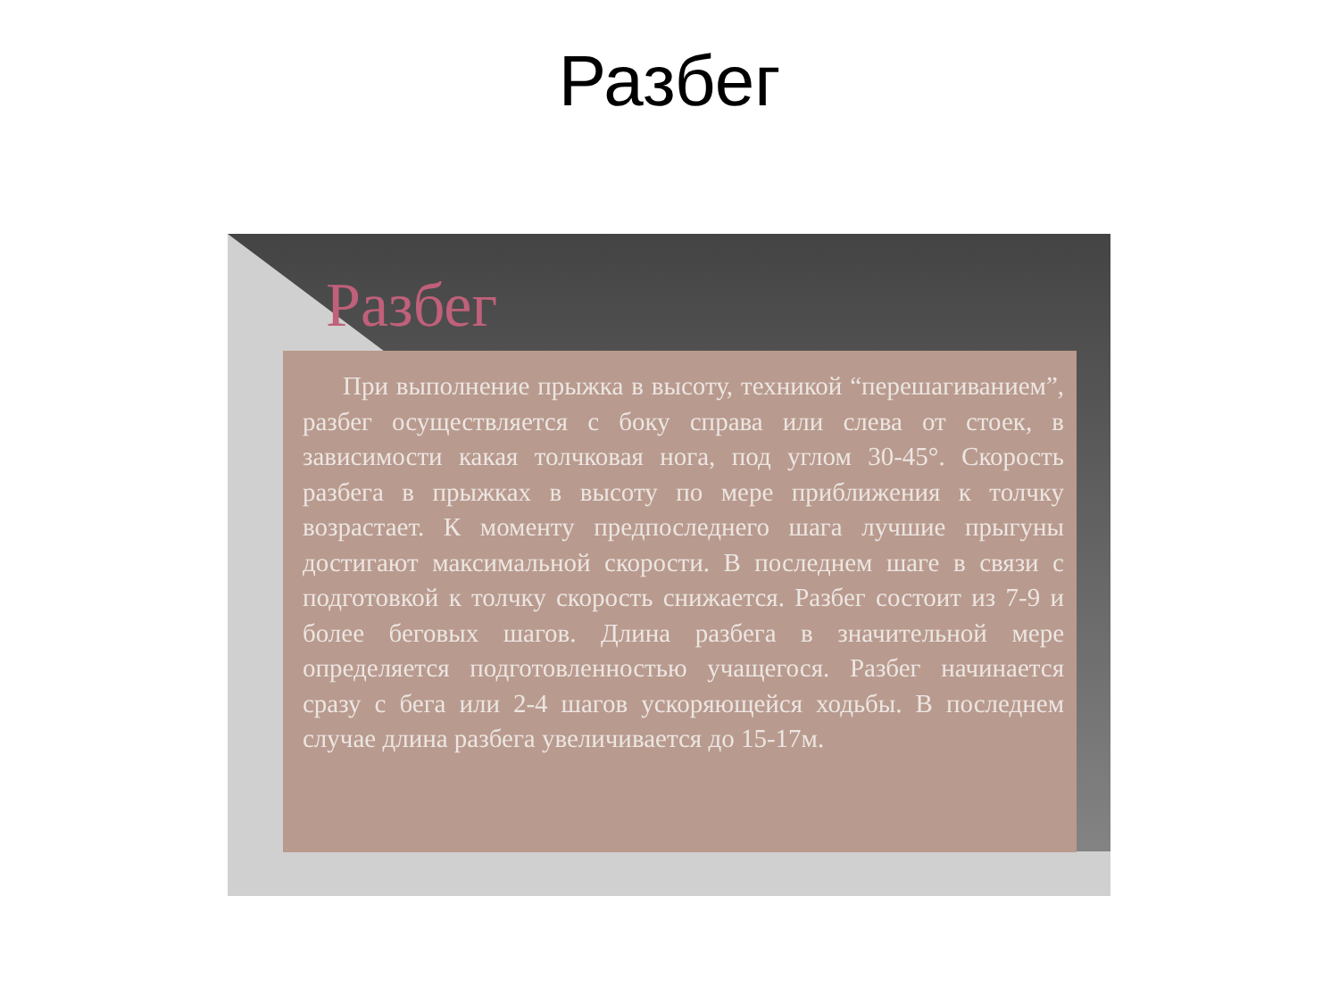Разбег
Разбег
При выполнение прыжка в высоту, техникой “перешагиванием”, разбег осуществляется с боку справа или слева от стоек, в зависимости какая толчковая нога, под углом 30-45°. Скорость разбега в прыжках в высоту по мере приближения к толчку возрастает. К моменту предпоследнего шага лучшие прыгуны достигают максимальной скорости. В последнем шаге в связи с подготовкой к толчку скорость снижается. Разбег состоит из 7-9 и более беговых шагов. Длина разбега в значительной мере определяется подготовленностью учащегося. Разбег начинается сразу с бега или 2-4 шагов ускоряющейся ходьбы. В последнем случае длина разбега увеличивается до 15-17м.